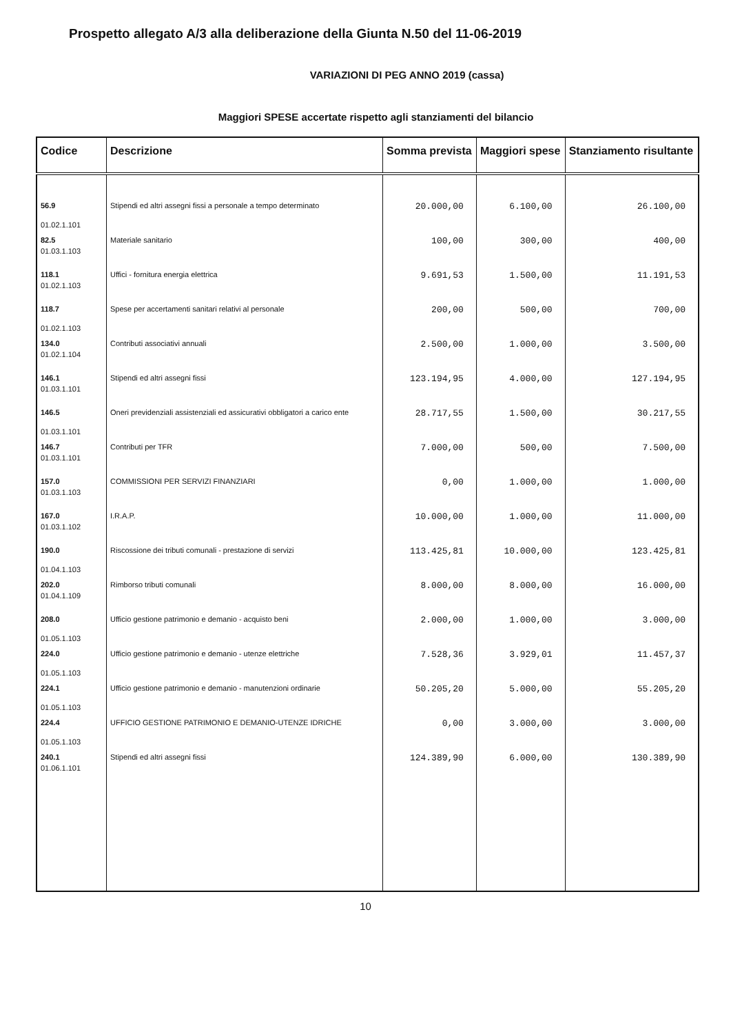Prospetto allegato A/3 alla deliberazione della Giunta N.50 del 11-06-2019
VARIAZIONI DI PEG ANNO 2019 (cassa)
Maggiori SPESE accertate rispetto agli stanziamenti del bilancio
| Codice | Descrizione | Somma prevista | Maggiori spese | Stanziamento risultante |
| --- | --- | --- | --- | --- |
| 56.9 01.02.1.101 | Stipendi ed altri assegni fissi a personale a tempo determinato | 20.000,00 | 6.100,00 | 26.100,00 |
| 82.5 01.03.1.103 | Materiale sanitario | 100,00 | 300,00 | 400,00 |
| 118.1 01.02.1.103 | Uffici - fornitura energia elettrica | 9.691,53 | 1.500,00 | 11.191,53 |
| 118.7 01.02.1.103 | Spese per accertamenti sanitari relativi al personale | 200,00 | 500,00 | 700,00 |
| 134.0 01.02.1.104 | Contributi associativi annuali | 2.500,00 | 1.000,00 | 3.500,00 |
| 146.1 01.03.1.101 | Stipendi ed altri assegni fissi | 123.194,95 | 4.000,00 | 127.194,95 |
| 146.5 01.03.1.101 | Oneri previdenziali assistenziali ed assicurativi obbligatori a carico ente | 28.717,55 | 1.500,00 | 30.217,55 |
| 146.7 01.03.1.101 | Contributi per TFR | 7.000,00 | 500,00 | 7.500,00 |
| 157.0 01.03.1.103 | COMMISSIONI PER SERVIZI FINANZIARI | 0,00 | 1.000,00 | 1.000,00 |
| 167.0 01.03.1.102 | I.R.A.P. | 10.000,00 | 1.000,00 | 11.000,00 |
| 190.0 01.04.1.103 | Riscossione dei tributi comunali - prestazione di servizi | 113.425,81 | 10.000,00 | 123.425,81 |
| 202.0 01.04.1.109 | Rimborso tributi comunali | 8.000,00 | 8.000,00 | 16.000,00 |
| 208.0 01.05.1.103 | Ufficio gestione patrimonio e demanio - acquisto beni | 2.000,00 | 1.000,00 | 3.000,00 |
| 224.0 01.05.1.103 | Ufficio gestione patrimonio e demanio - utenze elettriche | 7.528,36 | 3.929,01 | 11.457,37 |
| 224.1 01.05.1.103 | Ufficio gestione patrimonio e demanio - manutenzioni ordinarie | 50.205,20 | 5.000,00 | 55.205,20 |
| 224.4 01.05.1.103 | UFFICIO GESTIONE PATRIMONIO E DEMANIO-UTENZE IDRICHE | 0,00 | 3.000,00 | 3.000,00 |
| 240.1 01.06.1.101 | Stipendi ed altri assegni fissi | 124.389,90 | 6.000,00 | 130.389,90 |
10